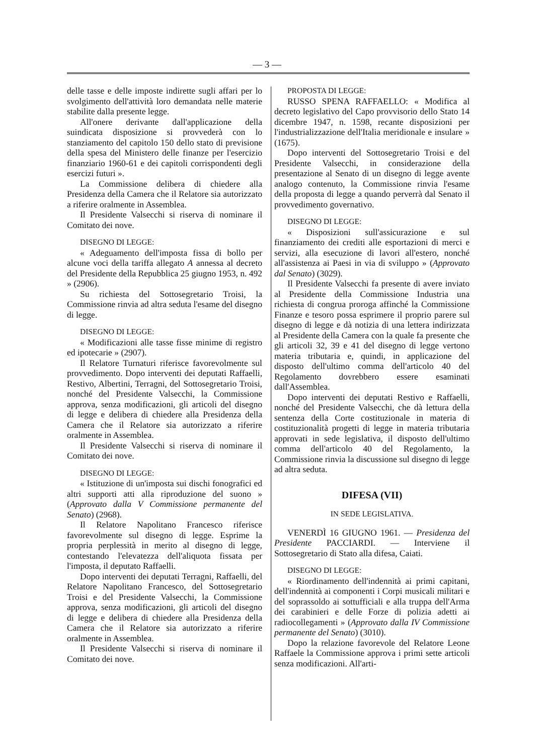— 3 —
delle tasse e delle imposte indirette sugli affari per lo svolgimento dell'attività loro demandata nelle materie stabilite dalla presente legge.
All'onere derivante dall'applicazione della suindicata disposizione si provvederà con lo stanziamento del capitolo 150 dello stato di previsione della spesa del Ministero delle finanze per l'esercizio finanziario 1960-61 e dei capitoli corrispondenti degli esercizi futuri ».
La Commissione delibera di chiedere alla Presidenza della Camera che il Relatore sia autorizzato a riferire oralmente in Assemblea.
Il Presidente Valsecchi si riserva di nominare il Comitato dei nove.
DISEGNO DI LEGGE:
« Adeguamento dell'imposta fissa di bollo per alcune voci della tariffa allegato A annessa al decreto del Presidente della Repubblica 25 giugno 1953, n. 492 » (2906).
Su richiesta del Sottosegretario Troisi, la Commissione rinvia ad altra seduta l'esame del disegno di legge.
DISEGNO DI LEGGE:
« Modificazioni alle tasse fisse minime di registro ed ipotecarie » (2907).
Il Relatore Turnaturi riferisce favorevolmente sul provvedimento. Dopo interventi dei deputati Raffaelli, Restivo, Albertini, Terragni, del Sottosegretario Troisi, nonché del Presidente Valsecchi, la Commissione approva, senza modificazioni, gli articoli del disegno di legge e delibera di chiedere alla Presidenza della Camera che il Relatore sia autorizzato a riferire oralmente in Assemblea.
Il Presidente Valsecchi si riserva di nominare il Comitato dei nove.
DISEGNO DI LEGGE:
« Istituzione di un'imposta sui dischi fonografici ed altri supporti atti alla riproduzione del suono » (Approvato dalla V Commissione permanente del Senato) (2968).
Il Relatore Napolitano Francesco riferisce favorevolmente sul disegno di legge. Esprime la propria perplessità in merito al disegno di legge, contestando l'elevatezza dell'aliquota fissata per l'imposta, il deputato Raffaelli.
Dopo interventi dei deputati Terragni, Raffaelli, del Relatore Napolitano Francesco, del Sottosegretario Troisi e del Presidente Valsecchi, la Commissione approva, senza modificazioni, gli articoli del disegno di legge e delibera di chiedere alla Presidenza della Camera che il Relatore sia autorizzato a riferire oralmente in Assemblea.
Il Presidente Valsecchi si riserva di nominare il Comitato dei nove.
PROPOSTA DI LEGGE:
RUSSO SPENA RAFFAELLO: « Modifica al decreto legislativo del Capo provvisorio dello Stato 14 dicembre 1947, n. 1598, recante disposizioni per l'industrializzazione dell'Italia meridionale e insulare » (1675).
Dopo interventi del Sottosegretario Troisi e del Presidente Valsecchi, in considerazione della presentazione al Senato di un disegno di legge avente analogo contenuto, la Commissione rinvia l'esame della proposta di legge a quando perverrà dal Senato il provvedimento governativo.
DISEGNO DI LEGGE:
« Disposizioni sull'assicurazione e sul finanziamento dei crediti alle esportazioni di merci e servizi, alla esecuzione di lavori all'estero, nonché all'assistenza ai Paesi in via di sviluppo » (Approvato dal Senato) (3029).
Il Presidente Valsecchi fa presente di avere inviato al Presidente della Commissione Industria una richiesta di congrua proroga affinché la Commissione Finanze e tesoro possa esprimere il proprio parere sul disegno di legge e dà notizia di una lettera indirizzata al Presidente della Camera con la quale fa presente che gli articoli 32, 39 e 41 del disegno di legge vertono materia tributaria e, quindi, in applicazione del disposto dell'ultimo comma dell'articolo 40 del Regolamento dovrebbero essere esaminati dall'Assemblea.
Dopo interventi dei deputati Restivo e Raffaelli, nonché del Presidente Valsecchi, che dà lettura della sentenza della Corte costituzionale in materia di costituzionalità progetti di legge in materia tributaria approvati in sede legislativa, il disposto dell'ultimo comma dell'articolo 40 del Regolamento, la Commissione rinvia la discussione sul disegno di legge ad altra seduta.
DIFESA (VII)
IN SEDE LEGISLATIVA.
VENERDÌ 16 GIUGNO 1961. — Presidenza del Presidente PACCIARDI. — Interviene il Sottosegretario di Stato alla difesa, Caiati.
DISEGNO DI LEGGE:
« Riordinamento dell'indennità ai primi capitani, dell'indennità ai componenti i Corpi musicali militari e del soprassoldo ai sottufficiali e alla truppa dell'Arma dei carabinieri e delle Forze di polizia adetti ai radiocollegamenti » (Approvato dalla IV Commissione permanente del Senato) (3010).
Dopo la relazione favorevole del Relatore Leone Raffaele la Commissione approva i primi sette articoli senza modificazioni. All'arti-